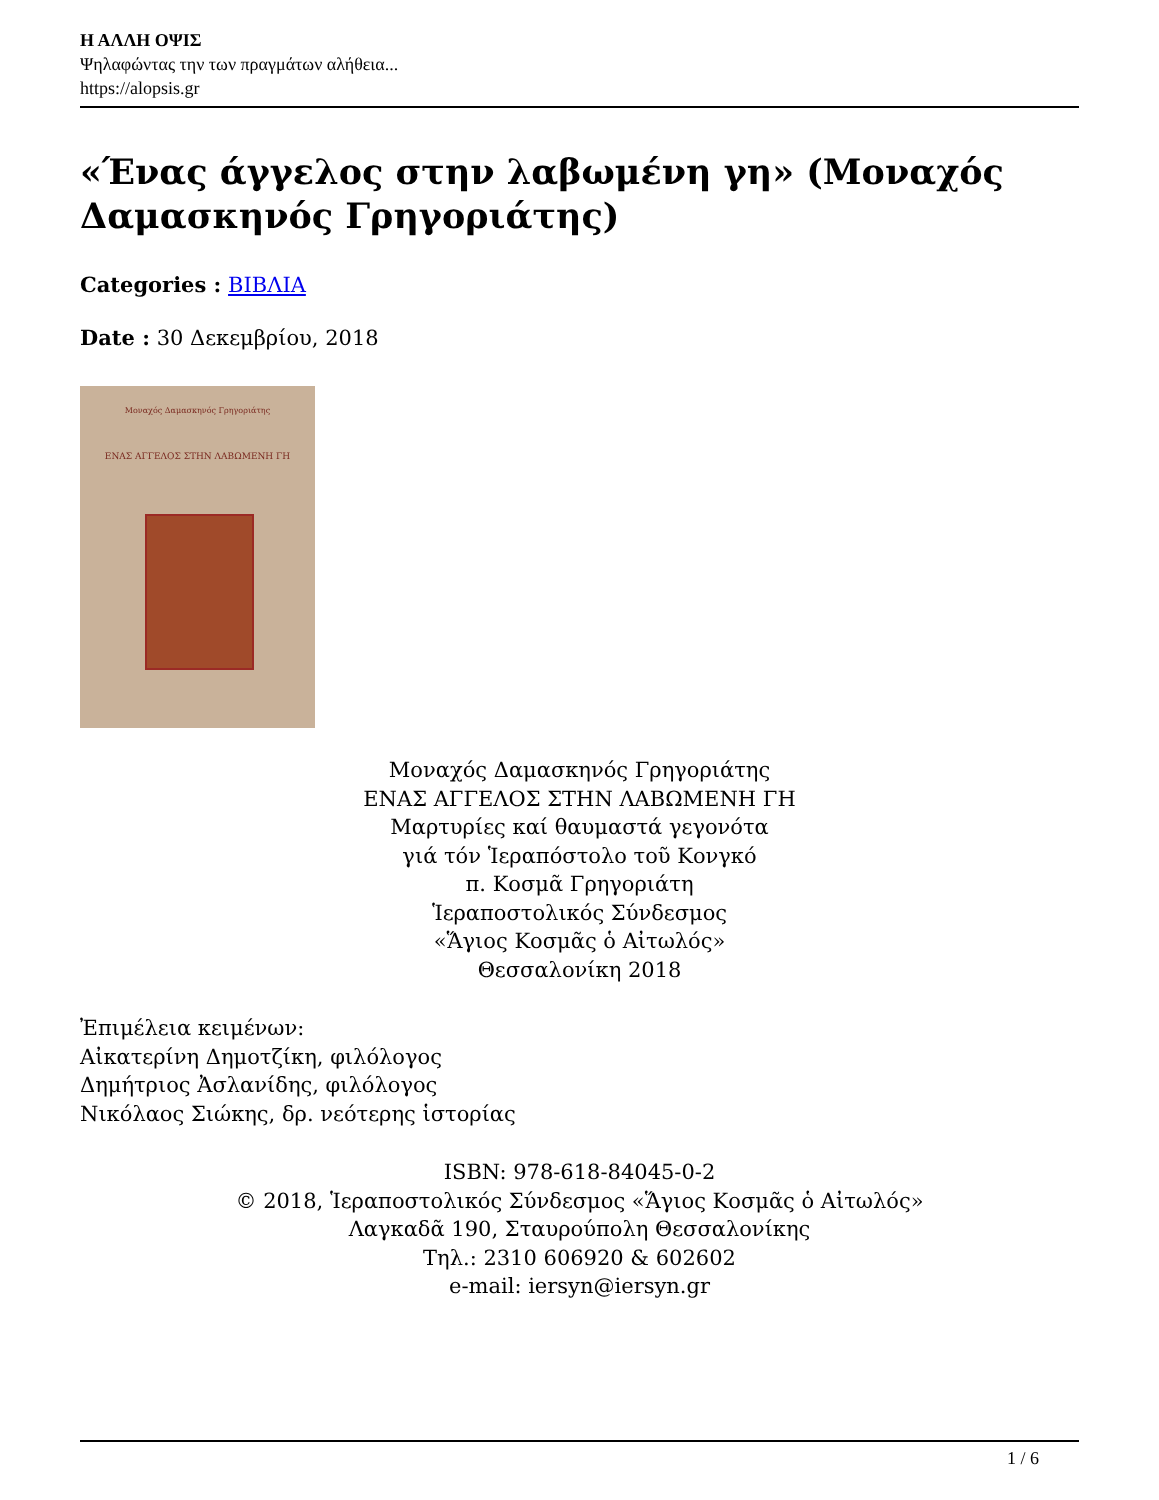Η ΑΛΛΗ ΟΨΙΣ
Ψηλαφώντας την των πραγμάτων αλήθεια...
https://alopsis.gr
«Ένας άγγελος στην λαβωμένη γη» (Μοναχός Δαμασκηνός Γρηγοριάτης)
Categories : ΒΙΒΛΙΑ
Date : 30 Δεκεμβρίου, 2018
Μοναχός Δαμασκηνός Γρηγοριάτης
ΕΝΑΣ ΑΓΓΕΛΟΣ ΣΤΗΝ ΛΑΒΩΜΕΝΗ ΓΗ
Μοναχός Δαμασκηνός Γρηγοριάτης
ΕΝΑΣ ΑΓΓΕΛΟΣ ΣΤΗΝ ΛΑΒΩΜΕΝΗ ΓΗ
Μαρτυρίες καί θαυμαστά γεγονότα
γιά τόν Ἱεραπόστολο τοῦ Κονγκό
π. Κοσμᾶ Γρηγοριάτη
Ἱεραποστολικός Σύνδεσμος
«Ἅγιος Κοσμᾶς ὁ Αἰτωλός»
Θεσσαλονίκη 2018
Ἐπιμέλεια κειμένων:
Αἰκατερίνη Δημοτζίκη, φιλόλογος
Δημήτριος Ἀσλανίδης, φιλόλογος
Νικόλαος Σιώκης, δρ. νεότερης ἱστορίας
ISBN: 978-618-84045-0-2
© 2018, Ἱεραποστολικός Σύνδεσμος «Ἅγιος Κοσμᾶς ὁ Αἰτωλός»
Λαγκαδᾶ 190, Σταυρούπολη Θεσσαλονίκης
Τηλ.: 2310 606920 & 602602
e-mail: iersyn@iersyn.gr
1 / 6